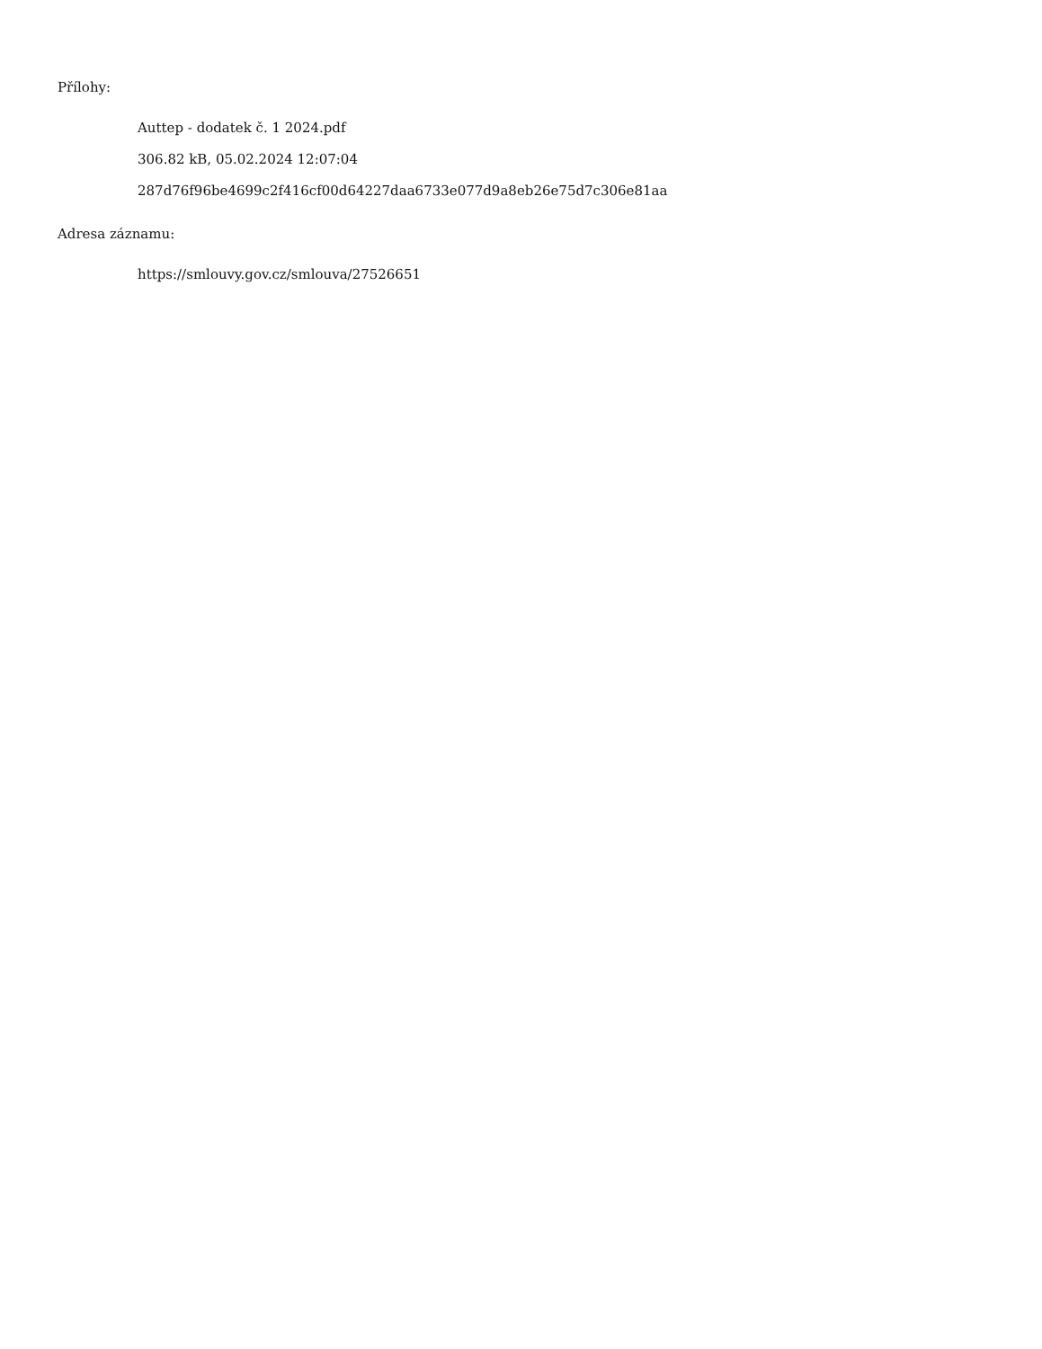Přílohy:
Auttep - dodatek č. 1 2024.pdf
306.82 kB, 05.02.2024 12:07:04
287d76f96be4699c2f416cf00d64227daa6733e077d9a8eb26e75d7c306e81aa
Adresa záznamu:
https://smlouvy.gov.cz/smlouva/27526651